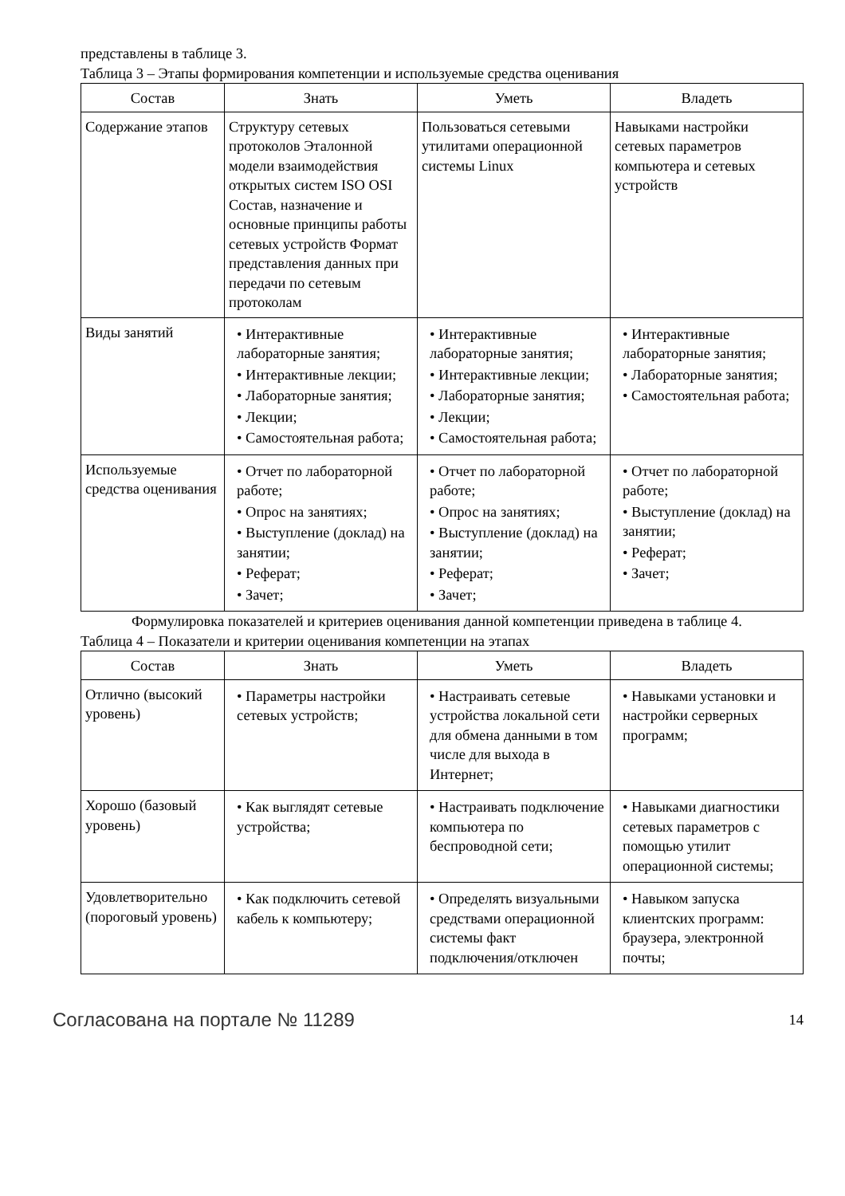представлены в таблице 3.
Таблица 3 – Этапы формирования компетенции и используемые средства оценивания
| Состав | Знать | Уметь | Владеть |
| --- | --- | --- | --- |
| Содержание этапов | Структуру сетевых протоколов Эталонной модели взаимодействия открытых систем ISO OSI Состав, назначение и основные принципы работы сетевых устройств Формат представления данных при передачи по сетевым протоколам | Пользоваться сетевыми утилитами операционной системы Linux | Навыками настройки сетевых параметров компьютера и сетевых устройств |
| Виды занятий | • Интерактивные лабораторные занятия; • Интерактивные лекции; • Лабораторные занятия; • Лекции; • Самостоятельная работа; | • Интерактивные лабораторные занятия; • Интерактивные лекции; • Лабораторные занятия; • Лекции; • Самостоятельная работа; | • Интерактивные лабораторные занятия; • Лабораторные занятия; • Самостоятельная работа; |
| Используемые средства оценивания | • Отчет по лабораторной работе; • Опрос на занятиях; • Выступление (доклад) на занятии; • Реферат; • Зачет; | • Отчет по лабораторной работе; • Опрос на занятиях; • Выступление (доклад) на занятии; • Реферат; • Зачет; | • Отчет по лабораторной работе; • Выступление (доклад) на занятии; • Реферат; • Зачет; |
Формулировка показателей и критериев оценивания данной компетенции приведена в таблице 4.
Таблица 4 – Показатели и критерии оценивания компетенции на этапах
| Состав | Знать | Уметь | Владеть |
| --- | --- | --- | --- |
| Отлично (высокий уровень) | • Параметры настройки сетевых устройств; | • Настраивать сетевые устройства локальной сети для обмена данными в том числе для выхода в Интернет; | • Навыками установки и настройки серверных программ; |
| Хорошо (базовый уровень) | • Как выглядят сетевые устройства; | • Настраивать подключение компьютера по беспроводной сети; | • Навыками диагностики сетевых параметров с помощью утилит операционной системы; |
| Удовлетворительно (пороговый уровень) | • Как подключить сетевой кабель к компьютеру; | • Определять визуальными средствами операционной системы факт подключения/отключен | • Навыком запуска клиентских программ: браузера, электронной почты; |
Согласована на портале № 11289 14